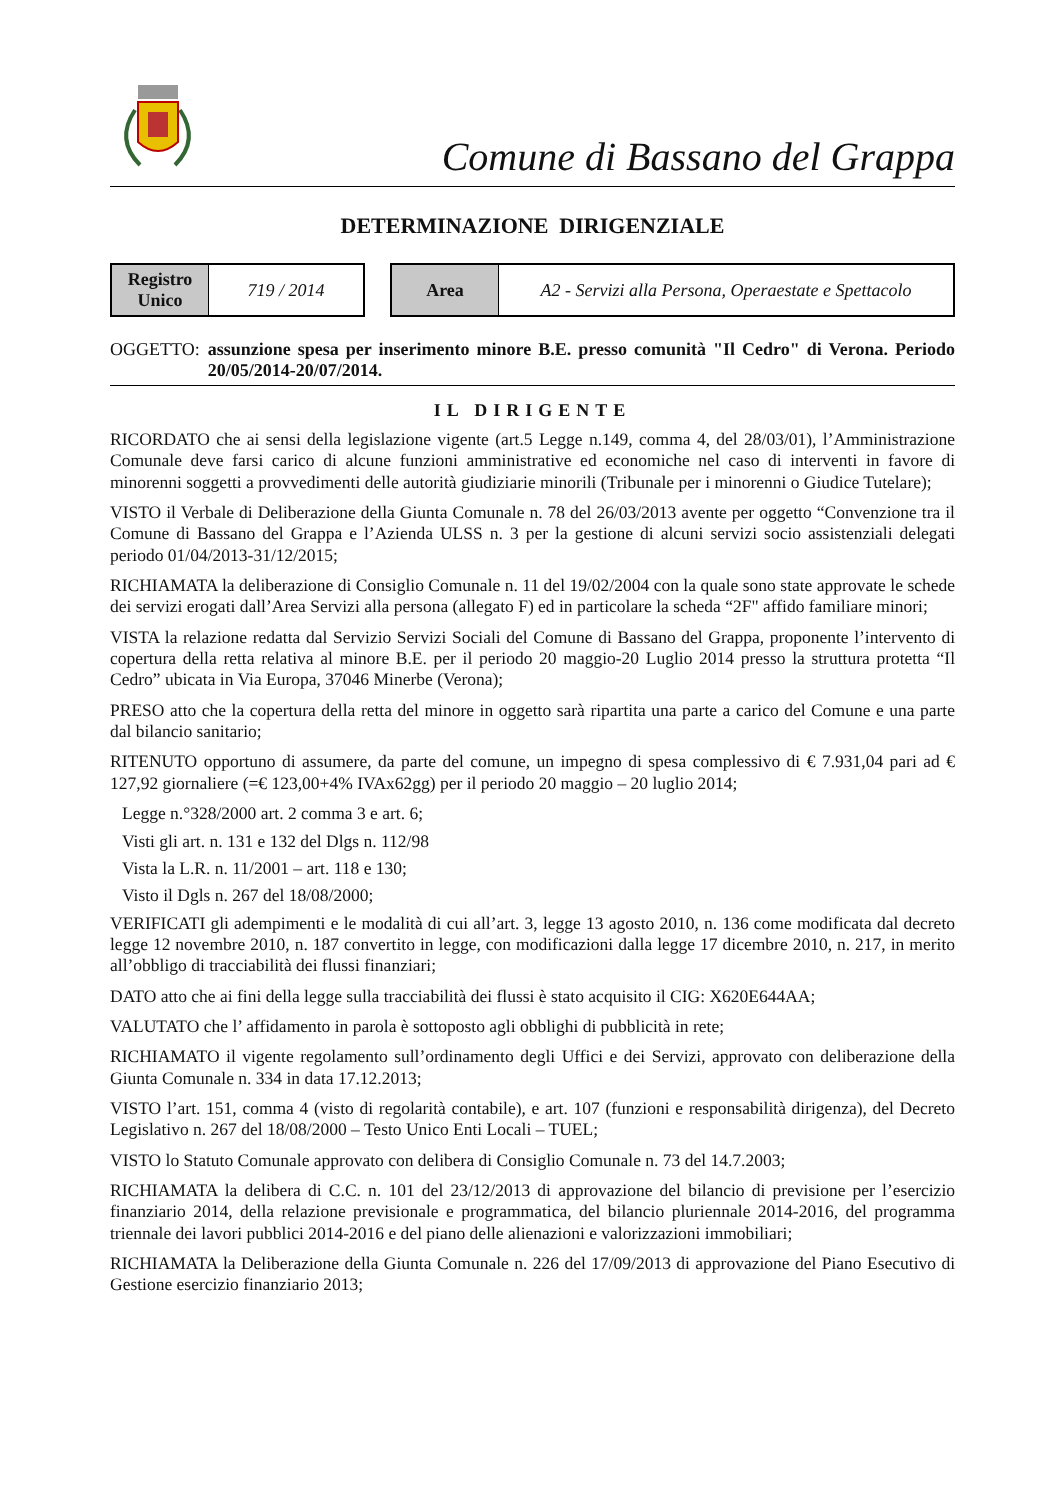Comune di Bassano del Grappa
DETERMINAZIONE DIRIGENZIALE
| Registro Unico | 719 / 2014 |
| Area | A2 - Servizi alla Persona, Operaestate e Spettacolo |
OGGETTO: assunzione spesa per inserimento minore B.E. presso comunità "Il Cedro" di Verona. Periodo 20/05/2014-20/07/2014.
IL DIRIGENTE
RICORDATO che ai sensi della legislazione vigente (art.5 Legge n.149, comma 4, del 28/03/01), l’Amministrazione Comunale deve farsi carico di alcune funzioni amministrative ed economiche nel caso di interventi in favore di minorenni soggetti a provvedimenti delle autorità giudiziarie minorili (Tribunale per i minorenni o Giudice Tutelare);
VISTO il Verbale di Deliberazione della Giunta Comunale n. 78 del 26/03/2013 avente per oggetto “Convenzione tra il Comune di Bassano del Grappa e l’Azienda ULSS n. 3 per la gestione di alcuni servizi socio assistenziali delegati periodo 01/04/2013-31/12/2015;
RICHIAMATA la deliberazione di Consiglio Comunale n. 11 del 19/02/2004 con la quale sono state approvate le schede dei servizi erogati dall’Area Servizi alla persona (allegato F) ed in particolare la scheda “2F" affido familiare minori;
VISTA la relazione redatta dal Servizio Servizi Sociali del Comune di Bassano del Grappa, proponente l’intervento di copertura della retta relativa al minore B.E. per il periodo 20 maggio-20 Luglio 2014 presso la struttura protetta “Il Cedro” ubicata in Via Europa, 37046 Minerbe (Verona);
PRESO atto che la copertura della retta del minore in oggetto sarà ripartita una parte a carico del Comune e una parte dal bilancio sanitario;
RITENUTO opportuno di assumere, da parte del comune, un impegno di spesa complessivo di € 7.931,04 pari ad € 127,92 giornaliere (=€ 123,00+4% IVAx62gg) per il periodo 20 maggio – 20 luglio 2014;
Legge n.°328/2000 art. 2 comma 3 e art. 6;
Visti gli art. n. 131 e 132 del Dlgs n. 112/98
Vista la L.R. n. 11/2001 – art. 118 e 130;
Visto il Dgls n. 267 del 18/08/2000;
VERIFICATI gli adempimenti e le modalità di cui all’art. 3, legge 13 agosto 2010, n. 136 come modificata dal decreto legge 12 novembre 2010, n. 187 convertito in legge, con modificazioni dalla legge 17 dicembre 2010, n. 217, in merito all’obbligo di tracciabilità dei flussi finanziari;
DATO atto che ai fini della legge sulla tracciabilità dei flussi è stato acquisito il CIG: X620E644AA;
VALUTATO che l’ affidamento in parola è sottoposto agli obblighi di pubblicità in rete;
RICHIAMATO il vigente regolamento sull’ordinamento degli Uffici e dei Servizi, approvato con deliberazione della Giunta Comunale n. 334 in data 17.12.2013;
VISTO l’art. 151, comma 4 (visto di regolarità contabile), e art. 107 (funzioni e responsabilità dirigenza), del Decreto Legislativo n. 267 del 18/08/2000 – Testo Unico Enti Locali – TUEL;
VISTO lo Statuto Comunale approvato con delibera di Consiglio Comunale n. 73 del 14.7.2003;
RICHIAMATA la delibera di C.C. n. 101 del 23/12/2013 di approvazione del bilancio di previsione per l’esercizio finanziario 2014, della relazione previsionale e programmatica, del bilancio pluriennale 2014-2016, del programma triennale dei lavori pubblici 2014-2016 e del piano delle alienazioni e valorizzazioni immobiliari;
RICHIAMATA la Deliberazione della Giunta Comunale n. 226 del 17/09/2013 di approvazione del Piano Esecutivo di Gestione esercizio finanziario 2013;